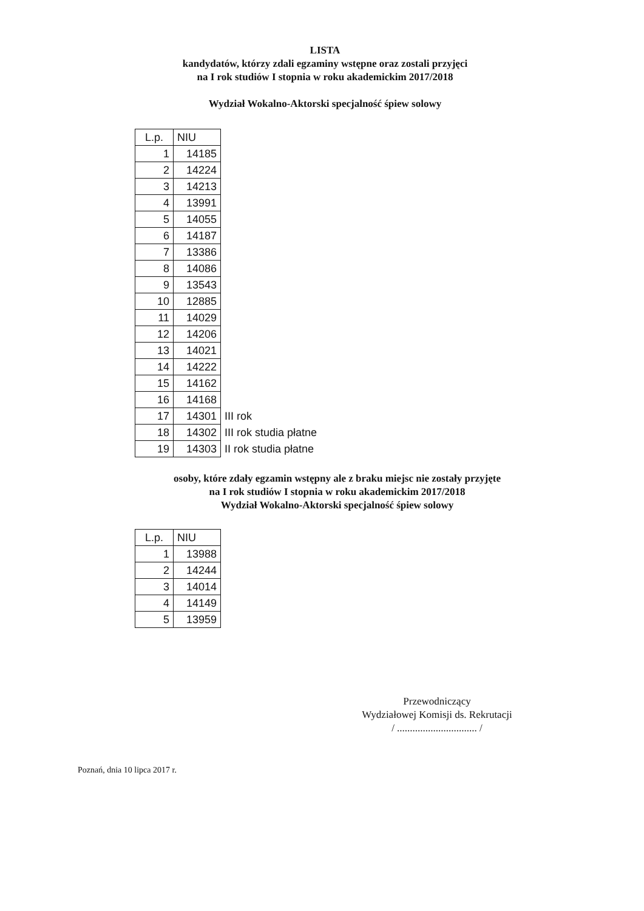LISTA
kandydatów, którzy zdali egzaminy wstępne oraz zostali przyjęci
na I rok studiów I stopnia w roku akademickim 2017/2018
Wydział Wokalno-Aktorski specjalność śpiew solowy
| L.p. | NIU | |
| --- | --- | --- |
| 1 | 14185 | |
| 2 | 14224 | |
| 3 | 14213 | |
| 4 | 13991 | |
| 5 | 14055 | |
| 6 | 14187 | |
| 7 | 13386 | |
| 8 | 14086 | |
| 9 | 13543 | |
| 10 | 12885 | |
| 11 | 14029 | |
| 12 | 14206 | |
| 13 | 14021 | |
| 14 | 14222 | |
| 15 | 14162 | |
| 16 | 14168 | |
| 17 | 14301 | III rok |
| 18 | 14302 | III rok studia płatne |
| 19 | 14303 | II rok studia płatne |
osoby, które zdały egzamin wstępny ale z braku miejsc nie zostały przyjęte
na I rok studiów I stopnia w roku akademickim 2017/2018
Wydział Wokalno-Aktorski specjalność śpiew solowy
| L.p. | NIU |
| --- | --- |
| 1 | 13988 |
| 2 | 14244 |
| 3 | 14014 |
| 4 | 14149 |
| 5 | 13959 |
Przewodniczący
Wydziałowej Komisji ds. Rekrutacji
/ ............................... /
Poznań, dnia 10 lipca 2017 r.